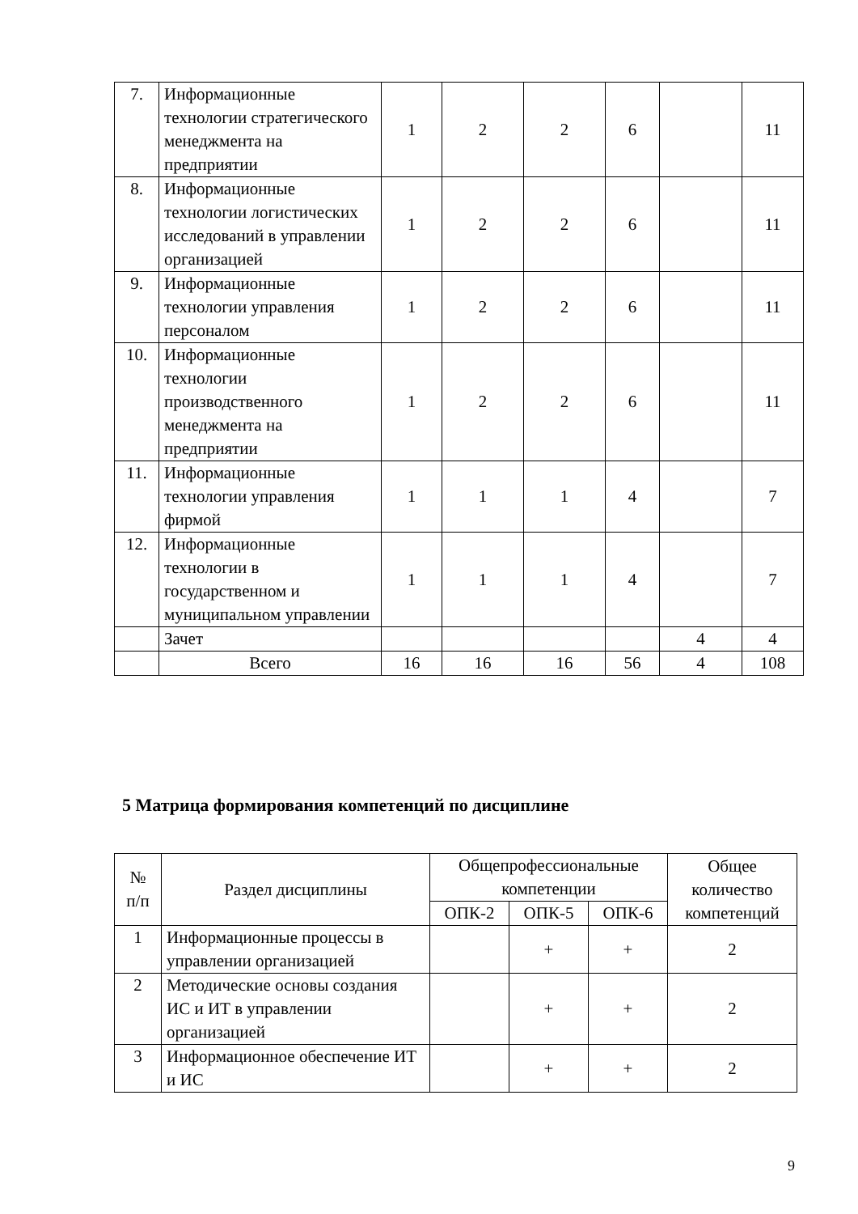| 7. | Информационные технологии стратегического менеджмента на предприятии | 1 | 2 | 2 | 6 | | 11 |
| 8. | Информационные технологии логистических исследований в управлении организацией | 1 | 2 | 2 | 6 | | 11 |
| 9. | Информационные технологии управления персоналом | 1 | 2 | 2 | 6 | | 11 |
| 10. | Информационные технологии производственного менеджмента на предприятии | 1 | 2 | 2 | 6 | | 11 |
| 11. | Информационные технологии управления фирмой | 1 | 1 | 1 | 4 | | 7 |
| 12. | Информационные технологии в государственном и муниципальном управлении | 1 | 1 | 1 | 4 | | 7 |
| | Зачет | | | | | 4 | 4 |
| | Всего | 16 | 16 | 16 | 56 | 4 | 108 |
5 Матрица формирования компетенций по дисциплине
| № п/п | Раздел дисциплины | Общепрофессиональные компетенции | | | Общее количество компетенций |
| --- | --- | --- | --- | --- | --- |
| | | ОПК-2 | ОПК-5 | ОПК-6 | |
| 1 | Информационные процессы в управлении организацией | | + | + | 2 |
| 2 | Методические основы создания ИС и ИТ в управлении организацией | | + | + | 2 |
| 3 | Информационное обеспечение ИТ и ИС | | + | + | 2 |
9